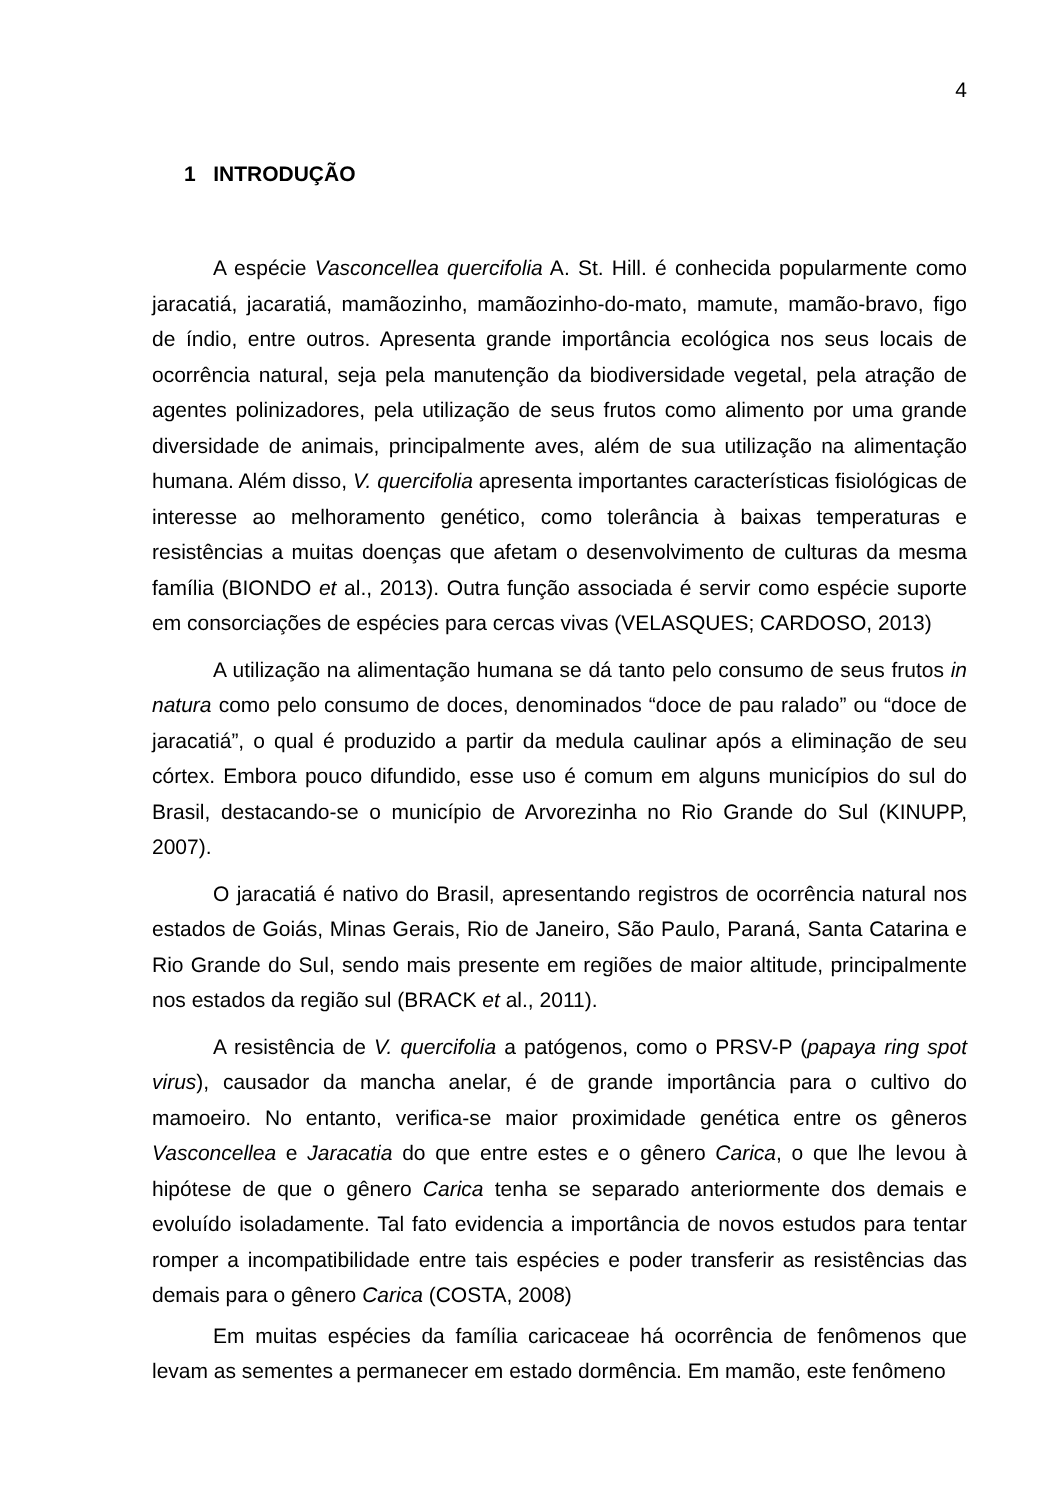4
1 INTRODUÇÃO
A espécie Vasconcellea quercifolia A. St. Hill. é conhecida popularmente como jaracatiá, jacaratiá, mamãozinho, mamãozinho-do-mato, mamute, mamão-bravo, figo de índio, entre outros. Apresenta grande importância ecológica nos seus locais de ocorrência natural, seja pela manutenção da biodiversidade vegetal, pela atração de agentes polinizadores, pela utilização de seus frutos como alimento por uma grande diversidade de animais, principalmente aves, além de sua utilização na alimentação humana. Além disso, V. quercifolia apresenta importantes características fisiológicas de interesse ao melhoramento genético, como tolerância à baixas temperaturas e resistências a muitas doenças que afetam o desenvolvimento de culturas da mesma família (BIONDO et al., 2013). Outra função associada é servir como espécie suporte em consorciações de espécies para cercas vivas (VELASQUES; CARDOSO, 2013)
A utilização na alimentação humana se dá tanto pelo consumo de seus frutos in natura como pelo consumo de doces, denominados “doce de pau ralado” ou “doce de jaracatiá”, o qual é produzido a partir da medula caulinar após a eliminação de seu córtex. Embora pouco difundido, esse uso é comum em alguns municípios do sul do Brasil, destacando-se o município de Arvorezinha no Rio Grande do Sul (KINUPP, 2007).
O jaracatiá é nativo do Brasil, apresentando registros de ocorrência natural nos estados de Goiás, Minas Gerais, Rio de Janeiro, São Paulo, Paraná, Santa Catarina e Rio Grande do Sul, sendo mais presente em regiões de maior altitude, principalmente nos estados da região sul (BRACK et al., 2011).
A resistência de V. quercifolia a patógenos, como o PRSV-P (papaya ring spot virus), causador da mancha anelar, é de grande importância para o cultivo do mamoeiro. No entanto, verifica-se maior proximidade genética entre os gêneros Vasconcellea e Jaracatia do que entre estes e o gênero Carica, o que lhe levou à hipótese de que o gênero Carica tenha se separado anteriormente dos demais e evoluído isoladamente. Tal fato evidencia a importância de novos estudos para tentar romper a incompatibilidade entre tais espécies e poder transferir as resistências das demais para o gênero Carica (COSTA, 2008)
Em muitas espécies da família caricaceae há ocorrência de fenômenos que levam as sementes a permanecer em estado dormência. Em mamão, este fenômeno